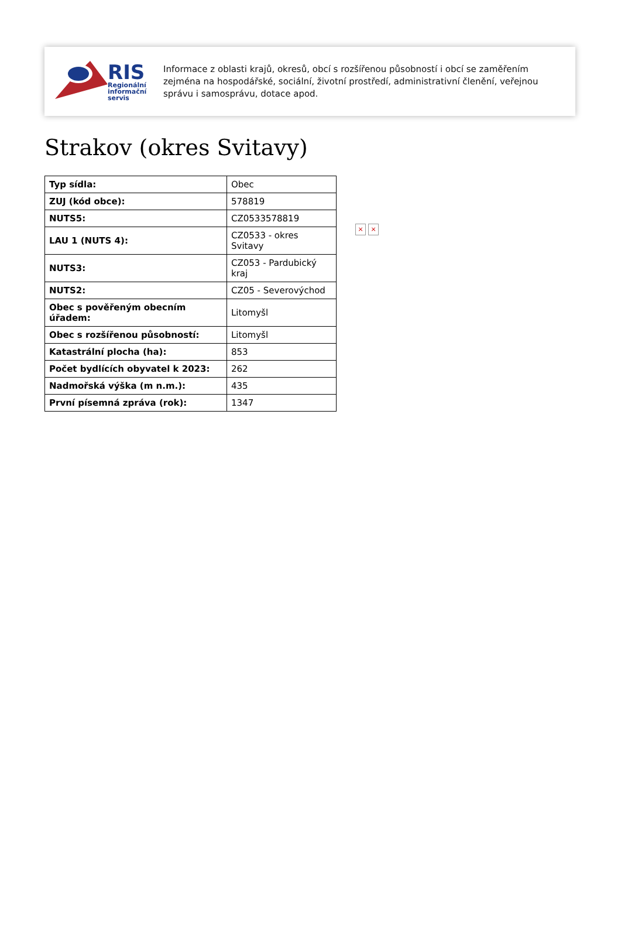RIS
Regionální
informační
servis
Informace z oblasti krajů, okresů, obcí s rozšířenou působností i obcí se zaměřením zejména na hospodářské, sociální, životní prostředí, administrativní členění, veřejnou správu i samosprávu, dotace apod.
Strakov (okres Svitavy)
| Typ sídla: | Obec |
| ZUJ (kód obce): | 578819 |
| NUTS5: | CZ0533578819 |
| LAU 1 (NUTS 4): | CZ0533 - okres Svitavy |
| NUTS3: | CZ053 - Pardubický kraj |
| NUTS2: | CZ05 - Severovýchod |
| Obec s pověřeným obecním úřadem: | Litomyšl |
| Obec s rozšířenou působností: | Litomyšl |
| Katastrální plocha (ha): | 853 |
| Počet bydlících obyvatel k 2023: | 262 |
| Nadmořská výška (m n.m.): | 435 |
| První písemná zpráva (rok): | 1347 |
× ×